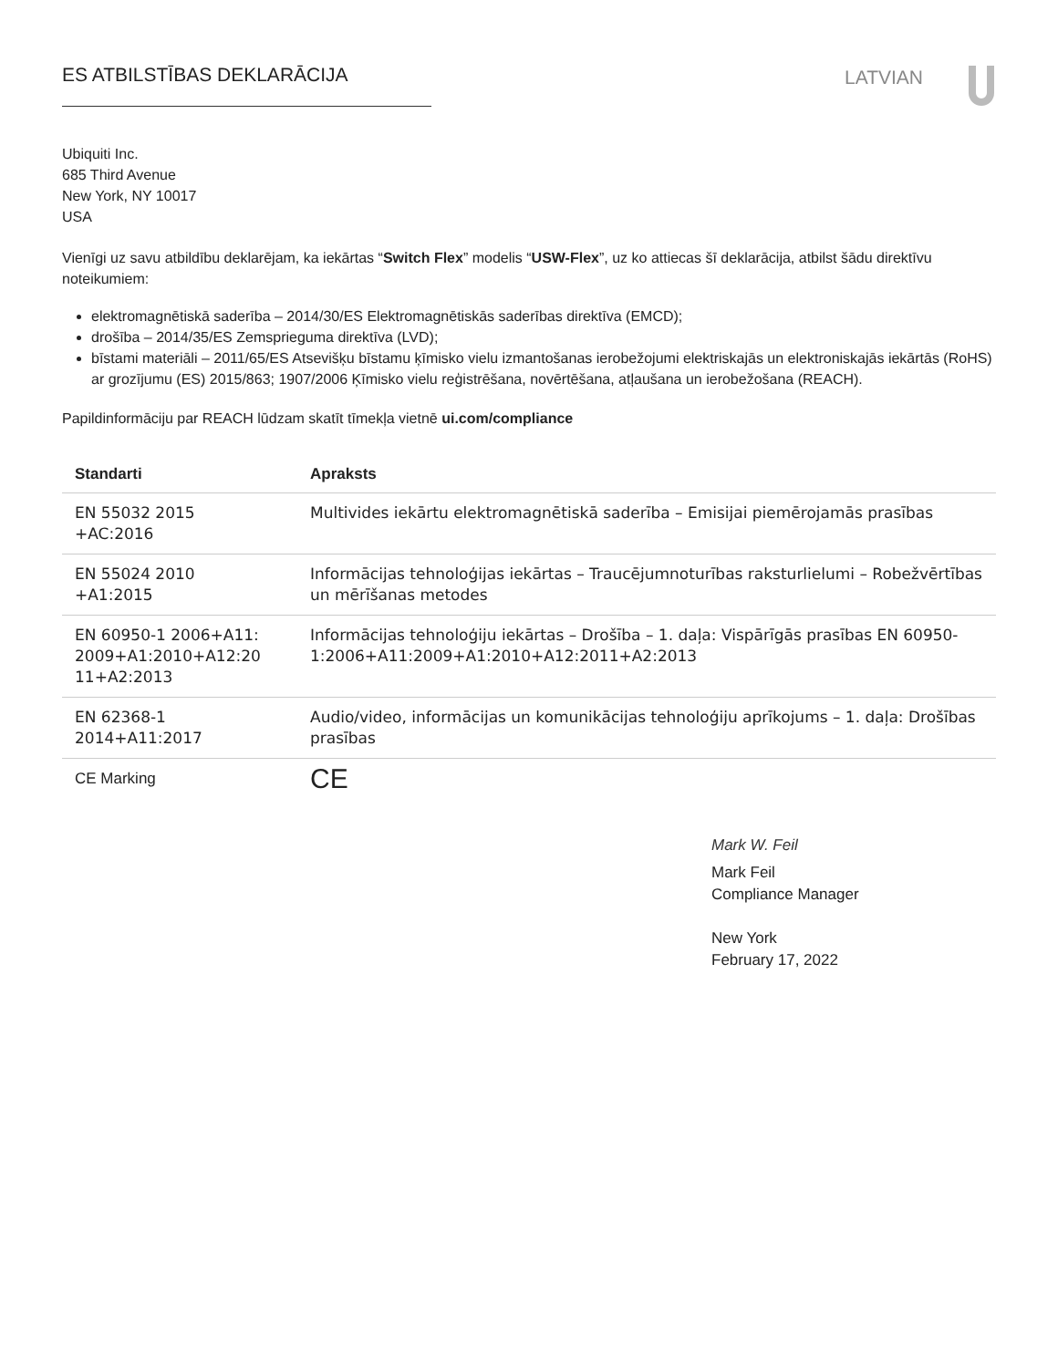ES ATBILSTĪBAS DEKLARĀCIJA
LATVIAN
Ubiquiti Inc.
685 Third Avenue
New York, NY 10017
USA
Vienīgi uz savu atbildību deklarējam, ka iekārtas “Switch Flex” modelis “USW-Flex”, uz ko attiecas šī deklarācija, atbilst šādu direktīvu noteikumiem:
elektromagnētiskā saderība – 2014/30/ES Elektromagnētiskās saderības direktīva (EMCD);
drošība – 2014/35/ES Zemsprieguma direktīva (LVD);
bīstami materiāli – 2011/65/ES Atsevišķu bīstamu ķīmisko vielu izmantošanas ierobežojumi elektriskajās un elektroniskajās iekārtās (RoHS) ar grozījumu (ES) 2015/863; 1907/2006 Ķīmisko vielu reģistrēšana, novērtēšana, atļaušana un ierobežošana (REACH).
Papildinformāciju par REACH lūdzam skatīt tīmekļa vietnē ui.com/compliance
| Standarti | Apraksts |
| --- | --- |
| EN 55032 2015 +AC:2016 | Multivides iekārtu elektromagnētiskā saderība – Emisijai piemērojamās prasības |
| EN 55024 2010 +A1:2015 | Informācijas tehnoloģijas iekārtas – Traucējumnoturības raksturlielumi – Robežvērtības un mērīšanas metodes |
| EN 60950-1 2006+A11: 2009+A1:2010+A12:20 11+A2:2013 | Informācijas tehnoloģiju iekārtas – Drošība – 1. daļa: Vispārīgās prasības EN 60950-1:2006+A11:2009+A1:2010+A12:2011+A2:2013 |
| EN 62368-1 2014+A11:2017 | Audio/video, informācijas un komunikācijas tehnoloģiju aprīkojums – 1. daļa: Drošības prasības |
| CE Marking | CE |
Mark W. Feil
Mark Feil
Compliance Manager
New York
February 17, 2022